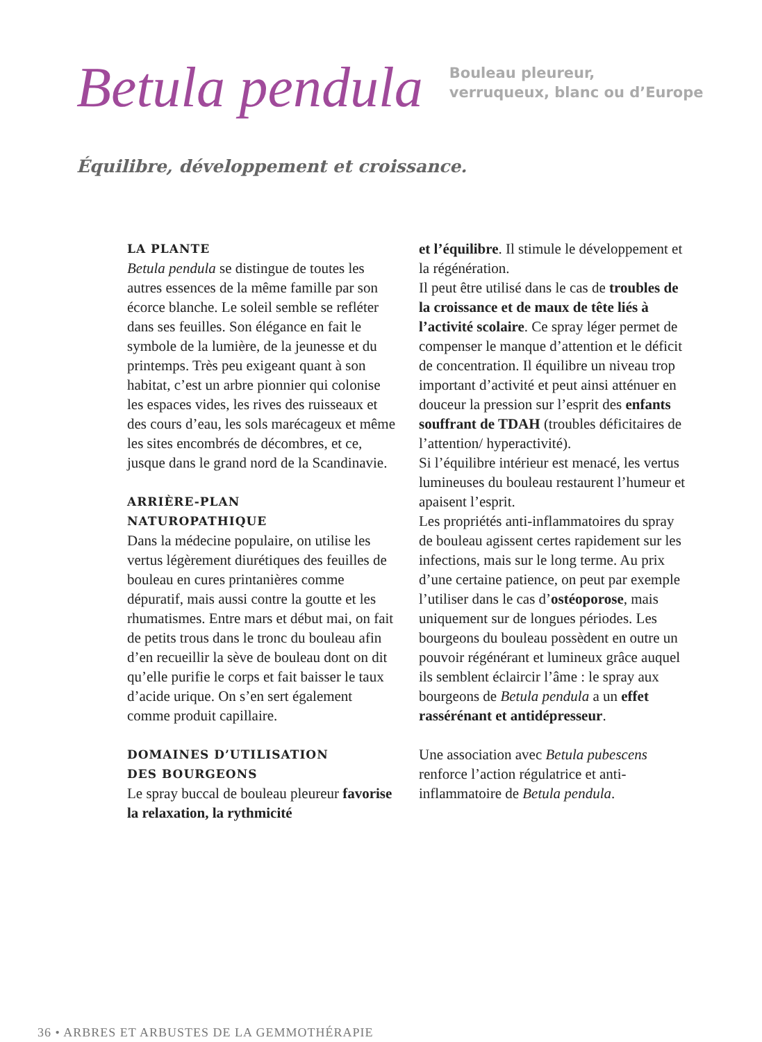Betula pendula
Bouleau pleureur,
verruqueux, blanc ou d’Europe
Équilibre, développement et croissance.
LA PLANTE
Betula pendula se distingue de toutes les autres essences de la même famille par son écorce blanche. Le soleil semble se refléter dans ses feuilles. Son élégance en fait le symbole de la lumière, de la jeunesse et du printemps. Très peu exigeant quant à son habitat, c’est un arbre pionnier qui colonise les espaces vides, les rives des ruisseaux et des cours d’eau, les sols marécageux et même les sites encombrés de décombres, et ce, jusque dans le grand nord de la Scandinavie.
ARRIÈRE-PLAN
NATUROPATHIQUE
Dans la médecine populaire, on utilise les vertus légèrement diurétiques des feuilles de bouleau en cures printanières comme dépuratif, mais aussi contre la goutte et les rhumatismes. Entre mars et début mai, on fait de petits trous dans le tronc du bouleau afin d’en recueillir la sève de bouleau dont on dit qu’elle purifie le corps et fait baisser le taux d’acide urique. On s’en sert également comme produit capillaire.
DOMAINES D’UTILISATION
DES BOURGEONS
Le spray buccal de bouleau pleureur favorise la relaxation, la rythmicité
et l’équilibre. Il stimule le développement et la régénération.
Il peut être utilisé dans le cas de troubles de la croissance et de maux de tête liés à l’activité scolaire. Ce spray léger permet de compenser le manque d’attention et le déficit de concentration. Il équilibre un niveau trop important d’activité et peut ainsi atténuer en douceur la pression sur l’esprit des enfants souffrant de TDAH (troubles déficitaires de l’attention/ hyperactivité).
Si l’équilibre intérieur est menacé, les vertus lumineuses du bouleau restaurent l’humeur et apaisent l’esprit.
Les propriétés anti-inflammatoires du spray de bouleau agissent certes rapidement sur les infections, mais sur le long terme. Au prix d’une certaine patience, on peut par exemple l’utiliser dans le cas d’ostéoporose, mais uniquement sur de longues périodes. Les bourgeons du bouleau possèdent en outre un pouvoir régénérant et lumineux grâce auquel ils semblent éclaircir l’âme : le spray aux bourgeons de Betula pendula a un effet rassérénant et antidépresseur.
Une association avec Betula pubescens renforce l’action régulatrice et anti-inflammatoire de Betula pendula.
36 • ARBRES ET ARBUSTES DE LA GEMMOTHÉRAPIE